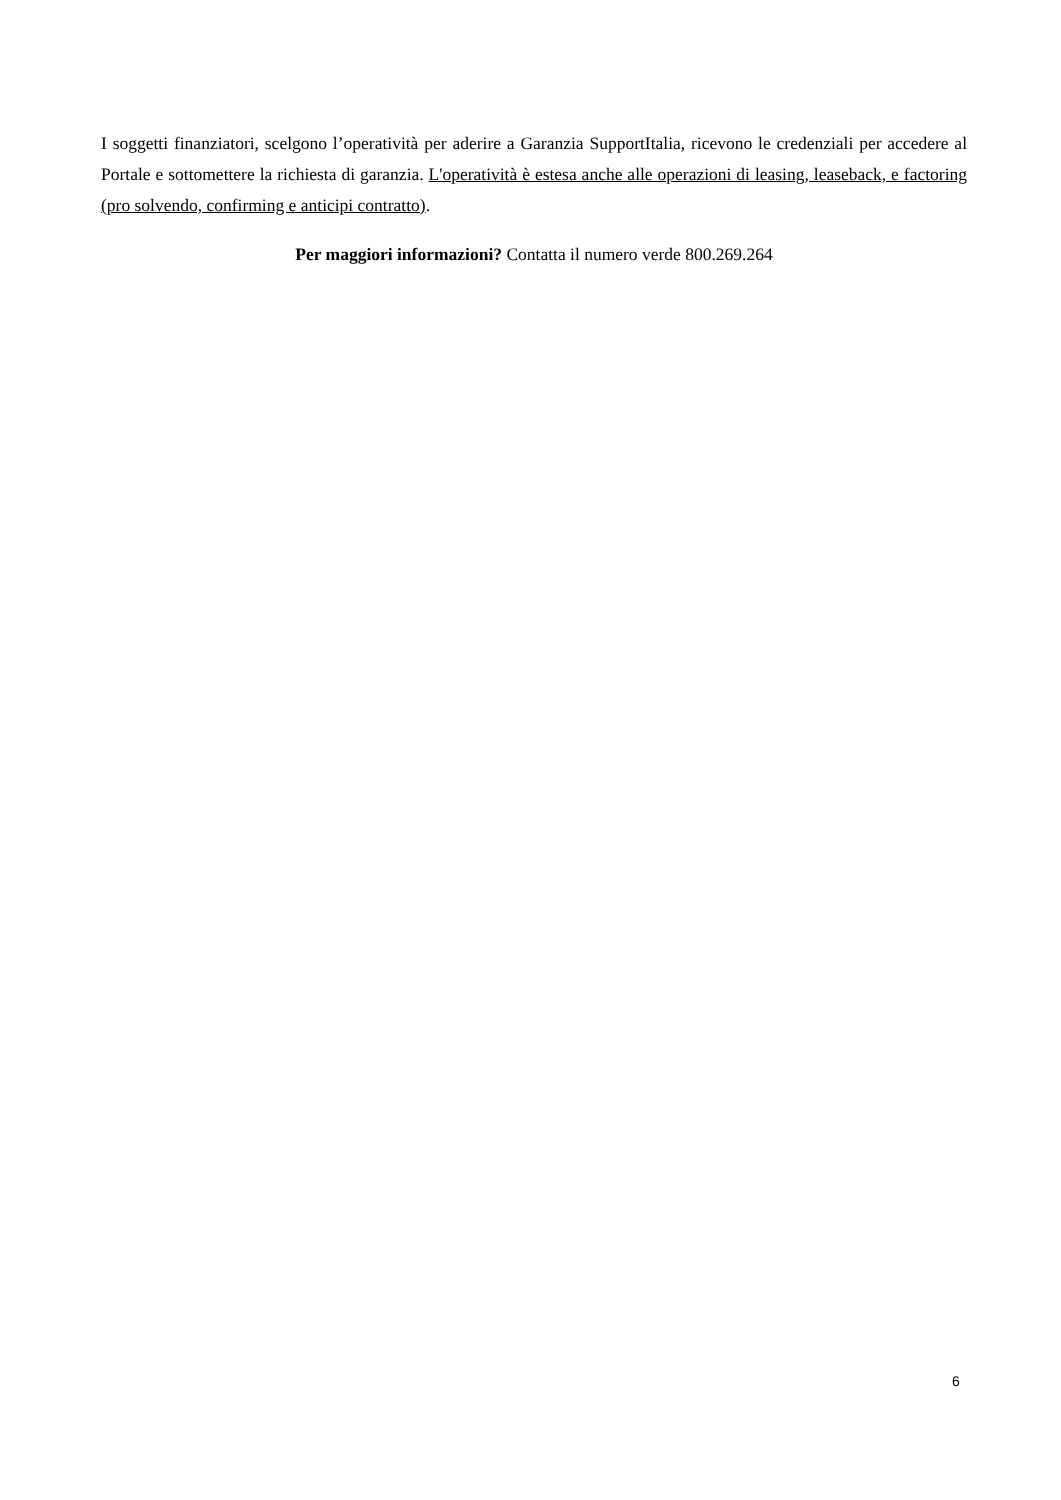I soggetti finanziatori, scelgono l’operatività per aderire a Garanzia SupportItalia, ricevono le credenziali per accedere al Portale e sottomettere la richiesta di garanzia. L'operatività è estesa anche alle operazioni di leasing, leaseback, e factoring (pro solvendo, confirming e anticipi contratto).
Per maggiori informazioni? Contatta il numero verde 800.269.264
6